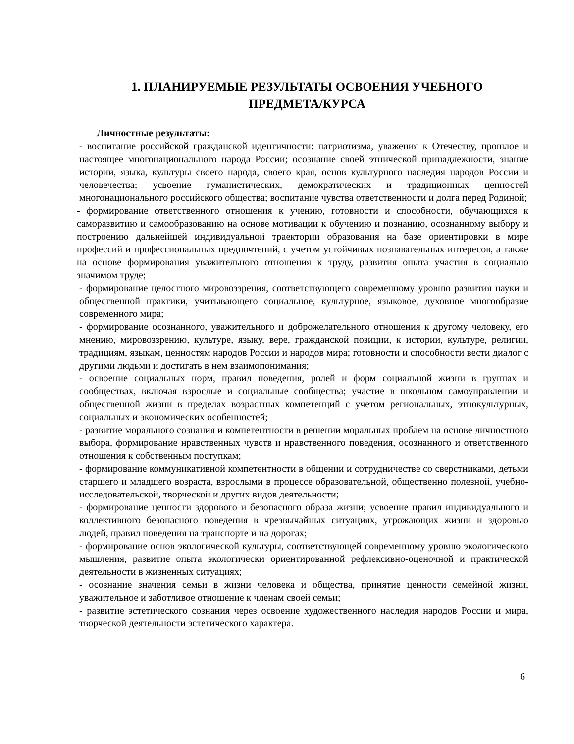1. ПЛАНИРУЕМЫЕ РЕЗУЛЬТАТЫ ОСВОЕНИЯ УЧЕБНОГО ПРЕДМЕТА/КУРСА
Личностные результаты:
- воспитание российской гражданской идентичности: патриотизма, уважения к Отечеству, прошлое и настоящее многонационального народа России; осознание своей этнической принадлежности, знание истории, языка, культуры своего народа, своего края, основ культурного наследия народов России и человечества; усвоение гуманистических, демократических и традиционных ценностей многонационального российского общества; воспитание чувства ответственности и долга перед Родиной;
- формирование ответственного отношения к учению, готовности и способности, обучающихся к саморазвитию и самообразованию на основе мотивации к обучению и познанию, осознанному выбору и построению дальнейшей индивидуальной траектории образования на базе ориентировки в мире профессий и профессиональных предпочтений, с учетом устойчивых познавательных интересов, а также на основе формирования уважительного отношения к труду, развития опыта участия в социально значимом труде;
- формирование целостного мировоззрения, соответствующего современному уровню развития науки и общественной практики, учитывающего социальное, культурное, языковое, духовное многообразие современного мира;
- формирование осознанного, уважительного и доброжелательного отношения к другому человеку, его мнению, мировоззрению, культуре, языку, вере, гражданской позиции, к истории, культуре, религии, традициям, языкам, ценностям народов России и народов мира; готовности и способности вести диалог с другими людьми и достигать в нем взаимопонимания;
- освоение социальных норм, правил поведения, ролей и форм социальной жизни в группах и сообществах, включая взрослые и социальные сообщества; участие в школьном самоуправлении и общественной жизни в пределах возрастных компетенций с учетом региональных, этнокультурных, социальных и экономических особенностей;
- развитие морального сознания и компетентности в решении моральных проблем на основе личностного выбора, формирование нравственных чувств и нравственного поведения, осознанного и ответственного отношения к собственным поступкам;
- формирование коммуникативной компетентности в общении и сотрудничестве со сверстниками, детьми старшего и младшего возраста, взрослыми в процессе образовательной, общественно полезной, учебно-исследовательской, творческой и других видов деятельности;
- формирование ценности здорового и безопасного образа жизни; усвоение правил индивидуального и коллективного безопасного поведения в чрезвычайных ситуациях, угрожающих жизни и здоровью людей, правил поведения на транспорте и на дорогах;
- формирование основ экологической культуры, соответствующей современному уровню экологического мышления, развитие опыта экологически ориентированной рефлексивно-оценочной и практической деятельности в жизненных ситуациях;
- осознание значения семьи в жизни человека и общества, принятие ценности семейной жизни, уважительное и заботливое отношение к членам своей семьи;
- развитие эстетического сознания через освоение художественного наследия народов России и мира, творческой деятельности эстетического характера.
6